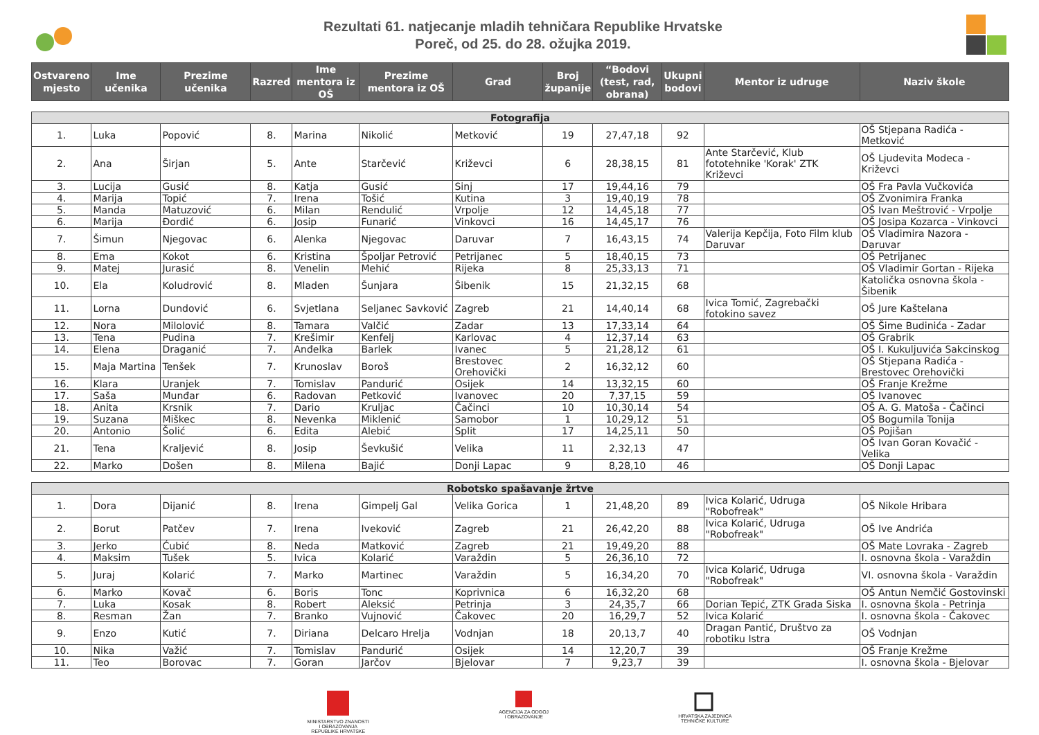Rezultati 61. natjecanje mladih tehničara Republike Hrvatske
Poreč, od 25. do 28. ožujka 2019.
| Ostvareno mjesto | Ime učenika | Prezime učenika | Razred | Ime mentora iz OŠ | Prezime mentora iz OŠ | Grad | Broj županije | “Bodovi (test, rad, obrana) | Ukupni bodovi | Mentor iz udruge | Naziv škole |
| --- | --- | --- | --- | --- | --- | --- | --- | --- | --- | --- | --- |
| Fotografija | | | | | | | | | | | |
| 1. | Luka | Popović | 8. | Marina | Nikolić | Metković | 19 | 27,47,18 | 92 | | OŠ Stjepana Radića - Metković |
| 2. | Ana | Širjan | 5. | Ante | Starčević | Križevci | 6 | 28,38,15 | 81 | Ante Starčević, Klub fototehnike 'Korak' ZTK Križevci | OŠ Ljudevita Modeca - Križevci |
| 3. | Lucija | Gusić | 8. | Katja | Gusić | Sinj | 17 | 19,44,16 | 79 | | OŠ Fra Pavla Vučkovića |
| 4. | Marija | Topić | 7. | Irena | Tošić | Kutina | 3 | 19,40,19 | 78 | | OŠ Zvonimira Franka |
| 5. | Manda | Matuzović | 6. | Milan | Rendulić | Vrpolje | 12 | 14,45,18 | 77 | | OŠ Ivan Meštrović - Vrpolje |
| 6. | Marija | Đordić | 6. | Josip | Funarić | Vinkovci | 16 | 14,45,17 | 76 | | OŠ Josipa Kozarca - Vinkovci |
| 7. | Šimun | Njegovac | 6. | Alenka | Njegovac | Daruvar | 7 | 16,43,15 | 74 | Valerija Kepčija, Foto Film klub Daruvar | OŠ Vladimira Nazora - Daruvar |
| 8. | Ema | Kokot | 6. | Kristina | Špoljar Petrović | Petrijanec | 5 | 18,40,15 | 73 | | OŠ Petrijanec |
| 9. | Matej | Jurasić | 8. | Venelin | Mehić | Rijeka | 8 | 25,33,13 | 71 | | OŠ Vladimir Gortan - Rijeka |
| 10. | Ela | Koludrović | 8. | Mladen | Šunjara | Šibenik | 15 | 21,32,15 | 68 | | Katolička osnovna škola - Šibenik |
| 11. | Lorna | Dundović | 6. | Svjetlana | Seljanec Savković | Zagreb | 21 | 14,40,14 | 68 | Ivica Tomić, Zagrebački fotokino savez | OŠ Jure Kaštelana |
| 12. | Nora | Milolović | 8. | Tamara | Valčić | Zadar | 13 | 17,33,14 | 64 | | OŠ Šime Budinića - Zadar |
| 13. | Tena | Pudina | 7. | Krešimir | Kenfelj | Karlovac | 4 | 12,37,14 | 63 | | OŠ Grabrik |
| 14. | Elena | Draganić | 7. | Anđelka | Barlek | Ivanec | 5 | 21,28,12 | 61 | | OŠ I. Kukuljuvića Sakcinskog |
| 15. | Maja Martina | Tenšek | 7. | Krunoslav | Boroš | Brestovec Orehovički | 2 | 16,32,12 | 60 | | OŠ Stjepana Radića - Brestovec Orehovički |
| 16. | Klara | Uranjek | 7. | Tomislav | Pandurić | Osijek | 14 | 13,32,15 | 60 | | OŠ Franje Krežme |
| 17. | Saša | Munđar | 6. | Radovan | Petković | Ivanovec | 20 | 7,37,15 | 59 | | OŠ Ivanovec |
| 18. | Anita | Krsnik | 7. | Dario | Kruljac | Čačinci | 10 | 10,30,14 | 54 | | OŠ A. G. Matoša - Čačinci |
| 19. | Suzana | Miškec | 8. | Nevenka | Miklenić | Samobor | 1 | 10,29,12 | 51 | | OŠ Bogumila Tonija |
| 20. | Antonio | Šolić | 6. | Edita | Alebić | Split | 17 | 14,25,11 | 50 | | OŠ Pojišan |
| 21. | Tena | Kraljević | 8. | Josip | Ševkušić | Velika | 11 | 2,32,13 | 47 | | OŠ Ivan Goran Kovačić - Velika |
| 22. | Marko | Došen | 8. | Milena | Bajić | Donji Lapac | 9 | 8,28,10 | 46 | | OŠ Donji Lapac |
| Robotsko spašavanje žrtve | | | | | | | | | | | |
| 1. | Dora | Dijanić | 8. | Irena | Gimpelj Gal | Velika Gorica | 1 | 21,48,20 | 89 | Ivica Kolarić, Udruga "Robofreak" | OŠ Nikole Hribara |
| 2. | Borut | Patčev | 7. | Irena | Iveković | Zagreb | 21 | 26,42,20 | 88 | Ivica Kolarić, Udruga "Robofreak" | OŠ Ive Andrića |
| 3. | Jerko | Ćubić | 8. | Neda | Matković | Zagreb | 21 | 19,49,20 | 88 | | OŠ Mate Lovraka - Zagreb |
| 4. | Maksim | Tušek | 5. | Ivica | Kolarić | Varaždin | 5 | 26,36,10 | 72 | | I. osnovna škola - Varaždin |
| 5. | Juraj | Kolarić | 7. | Marko | Martinec | Varaždin | 5 | 16,34,20 | 70 | Ivica Kolarić, Udruga "Robofreak" | VI. osnovna škola - Varaždin |
| 6. | Marko | Kovač | 6. | Boris | Tonc | Koprivnica | 6 | 16,32,20 | 68 | | OŠ Antun Nemčić Gostovinski |
| 7. | Luka | Kosak | 8. | Robert | Aleksić | Petrinja | 3 | 24,35,7 | 66 | Dorian Tepić, ZTK Grada Siska | I. osnovna škola - Petrinja |
| 8. | Resman | Žan | 7. | Branko | Vujnović | Čakovec | 20 | 16,29,7 | 52 | Ivica Kolarić | I. osnovna škola - Čakovec |
| 9. | Enzo | Kutić | 7. | Diriana | Delcaro Hrelja | Vodnjan | 18 | 20,13,7 | 40 | Dragan Pantić, Društvo za robotiku Istra | OŠ Vodnjan |
| 10. | Nika | Važić | 7. | Tomislav | Pandurić | Osijek | 14 | 12,20,7 | 39 | | OŠ Franje Krežme |
| 11. | Teo | Borovac | 7. | Goran | Jarčov | Bjelovar | 7 | 9,23,7 | 39 | | I. osnovna škola - Bjelovar |
MINISTARSTVO ZNANOSTI
I OBRAZOVANJA
REPUBLIKE HRVATSKE
AGENCIJA ZA ODGOJ
I OBRAZOVANJE
HRVATSKA ZAJEDNICA
TEHNIČKE KULTURE